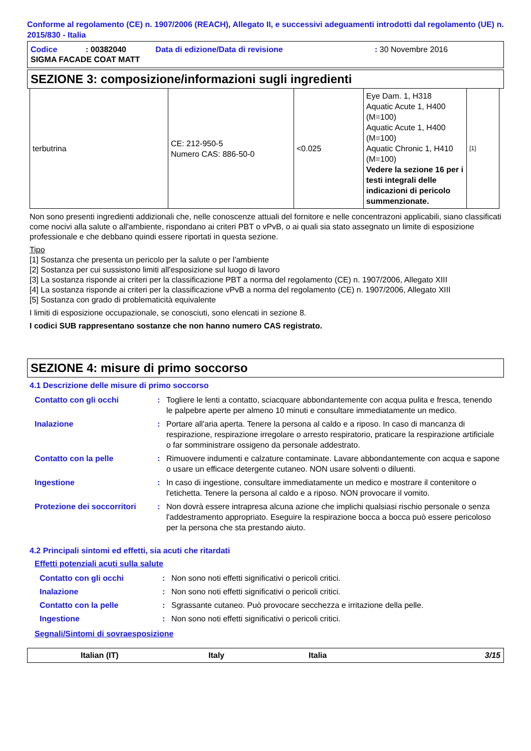Conforme al regolamento (CE) n. 1907/2006 (REACH), Allegato II, e successivi adeguamenti introdotti dal regolamento (UE) n. 2015/830 - Italia
| Codice | : 00382040 | Data di edizione/Data di revisione | : 30 Novembre 2016 |
| SIGMA FACADE COAT MATT | | | |
SEZIONE 3: composizione/informazioni sugli ingredienti
| terbutrina | CE: 212-950-5 Numero CAS: 886-50-0 | <0.025 | Eye Dam. 1, H318 Aquatic Acute 1, H400 (M=100) Aquatic Acute 1, H400 (M=100) Aquatic Chronic 1, H410 (M=100) Vedere la sezione 16 per i testi integrali delle indicazioni di pericolo summenzionate. | [1] |
Non sono presenti ingredienti addizionali che, nelle conoscenze attuali del fornitore e nelle concentrazoni applicabili, siano classificati come nocivi alla salute o all'ambiente, rispondano ai criteri PBT o vPvB, o ai quali sia stato assegnato un limite di esposizione professionale e che debbano quindi essere riportati in questa sezione.
Tipo
[1] Sostanza che presenta un pericolo per la salute o per l'ambiente
[2] Sostanza per cui sussistono limiti all'esposizione sul luogo di lavoro
[3] La sostanza risponde ai criteri per la classificazione PBT a norma del regolamento (CE) n. 1907/2006, Allegato XIII
[4] La sostanza risponde ai criteri per la classificazione vPvB a norma del regolamento (CE) n. 1907/2006, Allegato XIII
[5] Sostanza con grado di problematicità equivalente
I limiti di esposizione occupazionale, se conosciuti, sono elencati in sezione 8.
I codici SUB rappresentano sostanze che non hanno numero CAS registrato.
SEZIONE 4: misure di primo soccorso
4.1 Descrizione delle misure di primo soccorso
| Contatto con gli occhi | : | Togliere le lenti a contatto, sciacquare abbondantemente con acqua pulita e fresca, tenendo le palpebre aperte per almeno 10 minuti e consultare immediatamente un medico. |
| Inalazione | : | Portare all'aria aperta. Tenere la persona al caldo e a riposo. In caso di mancanza di respirazione, respirazione irregolare o arresto respiratorio, praticare la respirazione artificiale o far somministrare ossigeno da personale addestrato. |
| Contatto con la pelle | : | Rimuovere indumenti e calzature contaminate. Lavare abbondantemente con acqua e sapone o usare un efficace detergente cutaneo. NON usare solventi o diluenti. |
| Ingestione | : | In caso di ingestione, consultare immediatamente un medico e mostrare il contenitore o l'etichetta. Tenere la persona al caldo e a riposo. NON provocare il vomito. |
| Protezione dei soccorritori | : | Non dovrà essere intrapresa alcuna azione che implichi qualsiasi rischio personale o senza l'addestramento appropriato. Eseguire la respirazione bocca a bocca può essere pericoloso per la persona che sta prestando aiuto. |
4.2 Principali sintomi ed effetti, sia acuti che ritardati
Effetti potenziali acuti sulla salute
| Contatto con gli occhi | : | Non sono noti effetti significativi o pericoli critici. |
| Inalazione | : | Non sono noti effetti significativi o pericoli critici. |
| Contatto con la pelle | : | Sgrassante cutaneo. Può provocare secchezza e irritazione della pelle. |
| Ingestione | : | Non sono noti effetti significativi o pericoli critici. |
Segnali/Sintomi di sovraesposizione
Italian (IT) Italy Italia 3/15